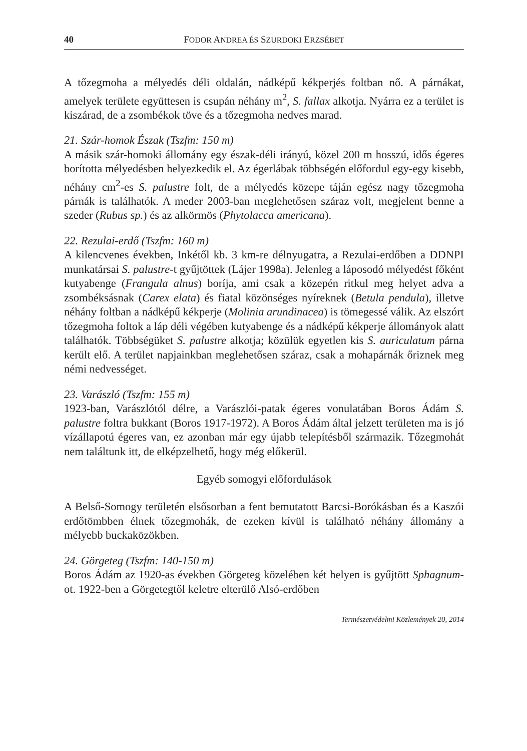40 FODOR ANDREA ÉS SZURDOKI ERZSÉBET
A tőzegmoha a mélyedés déli oldalán, nádképű kékperjés foltban nő. A párnákat, amelyek területe együttesen is csupán néhány m<sup>2</sup>, S. fallax alkotja. Nyárra ez a terület is kiszárad, de a zsombékok töve és a tőzegmoha nedves marad.
21. Szár-homok Észak (Tszfm: 150 m)
A másik szár-homoki állomány egy észak-déli irányú, közel 200 m hosszú, idős égeres borította mélyedésben helyezkedik el. Az égerlábak többségén előfordul egy-egy kisebb, néhány cm<sup>2</sup>-es S. palustre folt, de a mélyedés közepe táján egész nagy tőzegmoha párnák is találhatók. A meder 2003-ban meglehetősen száraz volt, megjelent benne a szeder (Rubus sp.) és az alkörmös (Phytolacca americana).
22. Rezulai-erdő (Tszfm: 160 m)
A kilencvenes években, Inkétől kb. 3 km-re délnyugatra, a Rezulai-erdőben a DDNPI munkatársai S. palustre-t gyűjtöttek (Lájer 1998a). Jelenleg a láposodó mélyedést főként kutyabenge (Frangula alnus) boríja, ami csak a közepén ritkul meg helyet adva a zsombéksásnak (Carex elata) és fiatal közönséges nyíreknek (Betula pendula), illetve néhány foltban a nádképű kékperje (Molinia arundinacea) is tömegessé válik. Az elszórt tőzegmoha foltok a láp déli végében kutyabenge és a nádképű kékperje állományok alatt találhatók. Többségüket S. palustre alkotja; közülük egyetlen kis S. auriculatum párna került elő. A terület napjainkban meglehetősen száraz, csak a mohapárnák őriznek meg némi nedvességet.
23. Varászló (Tszfm: 155 m)
1923-ban, Varászlótól délre, a Varászlói-patak égeres vonulatában Boros Ádám S. palustre foltra bukkant (Boros 1917-1972). A Boros Ádám által jelzett területen ma is jó vízállapotú égeres van, ez azonban már egy újabb telepítésből származik. Tőzegmohát nem találtunk itt, de elképzelhető, hogy még előkerül.
Egyéb somogyi előfordulások
A Belső-Somogy területén elsősorban a fent bemutatott Barcsi-Borókásban és a Kaszói erdőtömbben élnek tőzegmohák, de ezeken kívül is található néhány állomány a mélyebb buckaközökben.
24. Görgeteg (Tszfm: 140-150 m)
Boros Ádám az 1920-as években Görgeteg közelében két helyen is gyűjtött Sphagnum-ot. 1922-ben a Görgetegtől keletre elterülő Alsó-erdőben
Természetvédelmi Közlemények 20, 2014